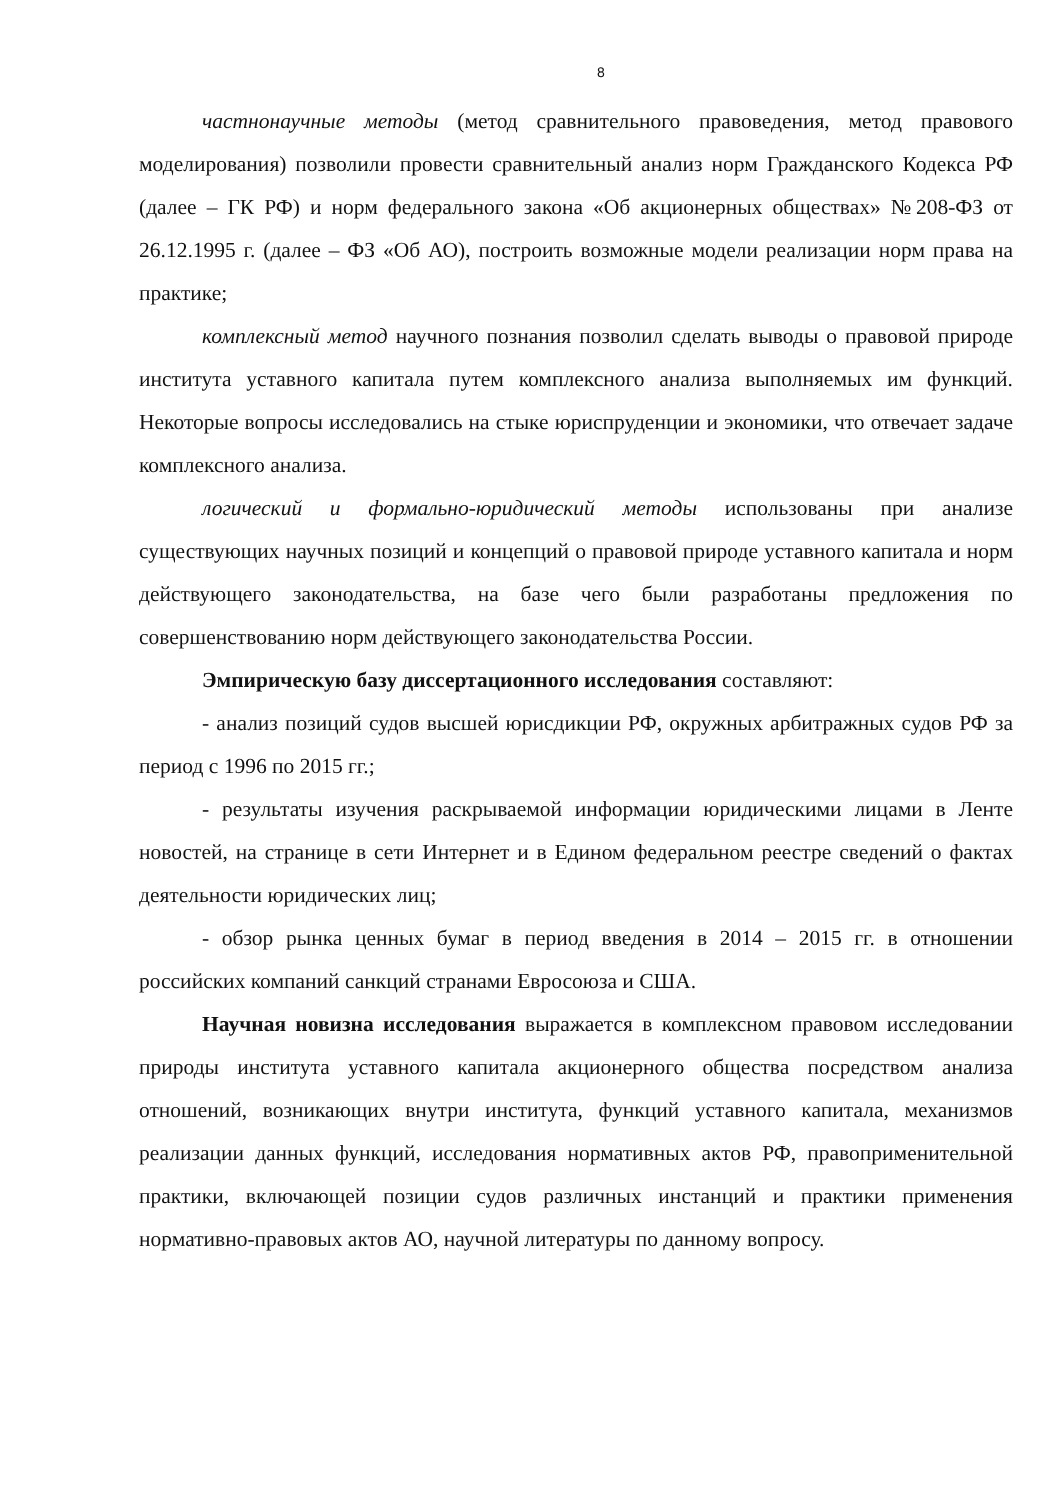8
частнонаучные методы (метод сравнительного правоведения, метод правового моделирования) позволили провести сравнительный анализ норм Гражданского Кодекса РФ (далее – ГК РФ) и норм федерального закона «Об акционерных обществах» №208-ФЗ от 26.12.1995 г. (далее – ФЗ «Об АО), построить возможные модели реализации норм права на практике;
комплексный метод научного познания позволил сделать выводы о правовой природе института уставного капитала путем комплексного анализа выполняемых им функций. Некоторые вопросы исследовались на стыке юриспруденции и экономики, что отвечает задаче комплексного анализа.
логический и формально-юридический методы использованы при анализе существующих научных позиций и концепций о правовой природе уставного капитала и норм действующего законодательства, на базе чего были разработаны предложения по совершенствованию норм действующего законодательства России.
Эмпирическую базу диссертационного исследования составляют:
- анализ позиций судов высшей юрисдикции РФ, окружных арбитражных судов РФ за период с 1996 по 2015 гг.;
- результаты изучения раскрываемой информации юридическими лицами в Ленте новостей, на странице в сети Интернет и в Едином федеральном реестре сведений о фактах деятельности юридических лиц;
- обзор рынка ценных бумаг в период введения в 2014 – 2015 гг. в отношении российских компаний санкций странами Евросоюза и США.
Научная новизна исследования выражается в комплексном правовом исследовании природы института уставного капитала акционерного общества посредством анализа отношений, возникающих внутри института, функций уставного капитала, механизмов реализации данных функций, исследования нормативных актов РФ, правоприменительной практики, включающей позиции судов различных инстанций и практики применения нормативно-правовых актов АО, научной литературы по данному вопросу.